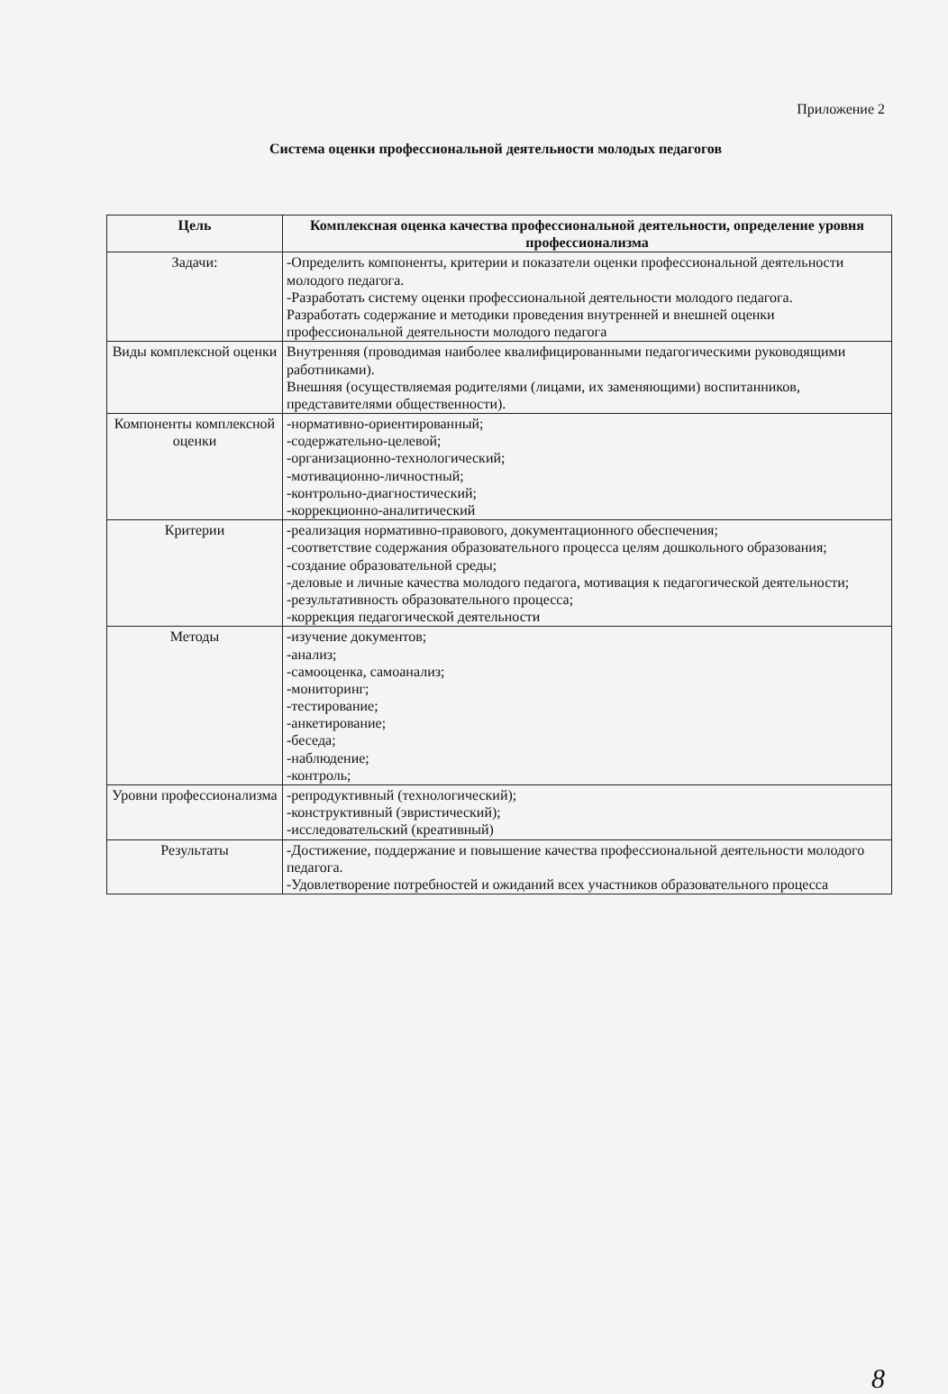Приложение 2
Система оценки профессиональной деятельности молодых педагогов
| Цель | Комплексная оценка качества профессиональной деятельности, определение уровня профессионализма |
| --- | --- |
| Задачи: | -Определить компоненты, критерии и показатели оценки профессиональной деятельности молодого педагога. -Разработать систему оценки профессиональной деятельности молодого педагога. Разработать содержание и методики проведения внутренней и внешней оценки профессиональной деятельности молодого педагога |
| Виды комплексной оценки | Внутренняя (проводимая наиболее квалифицированными педагогическими руководящими работниками). Внешняя (осуществляемая родителями (лицами, их заменяющими) воспитанников, представителями общественности). |
| Компоненты комплексной оценки | -нормативно-ориентированный; -содержательно-целевой; -организационно-технологический; -мотивационно-личностный; -контрольно-диагностический; -коррекционно-аналитический |
| Критерии | -реализация нормативно-правового, документационного обеспечения; -соответствие содержания образовательного процесса целям дошкольного образования; -создание образовательной среды; -деловые и личные качества молодого педагога, мотивация к педагогической деятельности; -результативность образовательного процесса; -коррекция педагогической деятельности |
| Методы | -изучение документов; -анализ; -самооценка, самоанализ; -мониторинг; -тестирование; -анкетирование; -беседа; -наблюдение; -контроль; |
| Уровни профессионализма | -репродуктивный (технологический); -конструктивный (эвристический); -исследовательский (креативный) |
| Результаты | -Достижение, поддержание и повышение качества профессиональной деятельности молодого педагога. -Удовлетворение потребностей и ожиданий всех участников образовательного процесса |
8